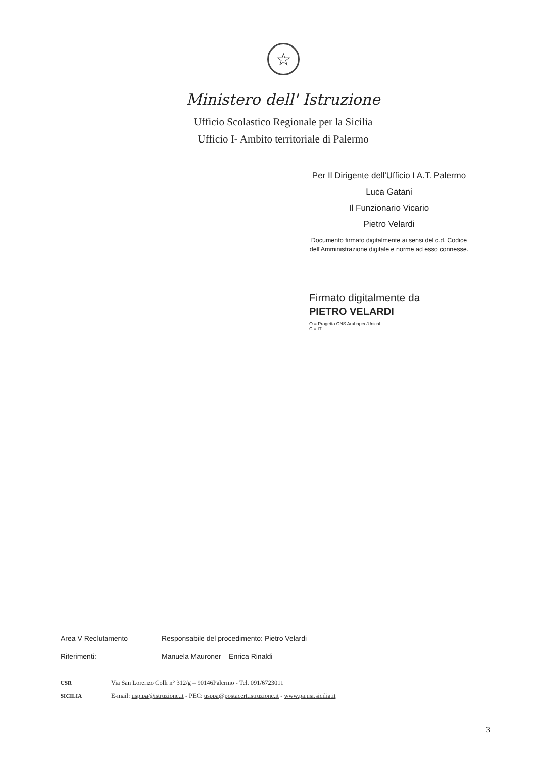☆
Ministero dell' Istruzione
Ufficio Scolastico Regionale per la Sicilia
Ufficio I- Ambito territoriale di Palermo
Per Il Dirigente dell'Ufficio I A.T. Palermo
Luca Gatani
Il Funzionario Vicario
Pietro Velardi
Documento firmato digitalmente ai sensi del c.d. Codice dell'Amministrazione digitale e norme ad esso connesse.
Firmato digitalmente da
PIETRO VELARDI
O = Progetto CNS Arubapec/Unical
C = IT
Area V Reclutamento Responsabile del procedimento: Pietro Velardi
Riferimenti: Manuela Mauroner – Enrica Rinaldi
USR
SICILIA
Via San Lorenzo Colli n° 312/g – 90146Palermo - Tel. 091/6723011
E-mail: usp.pa@istruzione.it - PEC: usppa@postacert.istruzione.it - www.pa.usr.sicilia.it
3